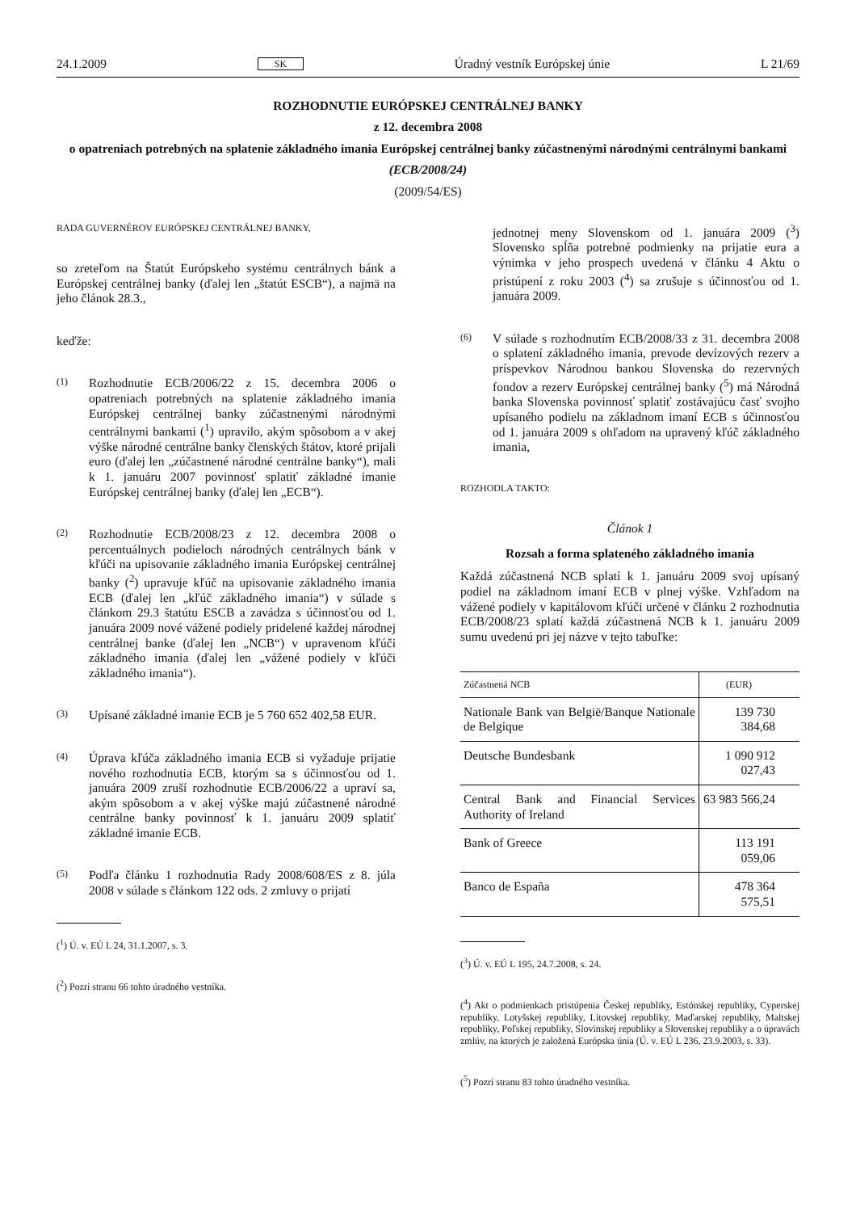24.1.2009 SK Úradný vestník Európskej únie L 21/69
ROZHODNUTIE EURÓPSKEJ CENTRÁLNEJ BANKY
z 12. decembra 2008
o opatreniach potrebných na splatenie základného imania Európskej centrálnej banky zúčastnenými národnými centrálnymi bankami
(ECB/2008/24)
(2009/54/ES)
RADA GUVERNÉROV EURÓPSKEJ CENTRÁLNEJ BANKY,
so zreteľom na Štatút Európskeho systému centrálnych bánk a Európskej centrálnej banky (ďalej len „štatút ESCB“), a najmä na jeho článok 28.3.,
keďže:
(1) Rozhodnutie ECB/2006/22 z 15. decembra 2006 o opatreniach potrebných na splatenie základného imania Európskej centrálnej banky zúčastnenými národnými centrálnymi bankami (<sup>1</sup>) upravilo, akým spôsobom a v akej výške národné centrálne banky členských štátov, ktoré prijali euro (ďalej len „zúčastnené národné centrálne banky“), mali k 1. januáru 2007 povinnosť splatiť základné imanie Európskej centrálnej banky (ďalej len „ECB“).
(2) Rozhodnutie ECB/2008/23 z 12. decembra 2008 o percentuálnych podieloch národných centrálnych bánk v kľúči na upisovanie základného imania Európskej centrálnej banky (<sup>2</sup>) upravuje kľúč na upisovanie základného imania ECB (ďalej len „kľúč základného imania“) v súlade s článkom 29.3 štatútu ESCB a zavádza s účinnosťou od 1. januára 2009 nové vážené podiely pridelené každej národnej centrálnej banke (ďalej len „NCB“) v upravenom kľúči základného imania (ďalej len „vážené podiely v kľúči základného imania“).
(3) Upísané základné imanie ECB je 5 760 652 402,58 EUR.
(4) Úprava kľúča základného imania ECB si vyžaduje prijatie nového rozhodnutia ECB, ktorým sa s účinnosťou od 1. januára 2009 zruší rozhodnutie ECB/2006/22 a upraví sa, akým spôsobom a v akej výške majú zúčastnené národné centrálne banky povinnosť k 1. januáru 2009 splatiť základné imanie ECB.
(5) Podľa článku 1 rozhodnutia Rady 2008/608/ES z 8. júla 2008 v súlade s článkom 122 ods. 2 zmluvy o prijatí
(<sup>1</sup>) Ú. v. EÚ L 24, 31.1.2007, s. 3.
(<sup>2</sup>) Pozri stranu 66 tohto úradného vestníka.
jednotnej meny Slovenskom od 1. januára 2009 (<sup>3</sup>) Slovensko spĺňa potrebné podmienky na prijatie eura a výnimka v jeho prospech uvedená v článku 4 Aktu o pristúpení z roku 2003 (<sup>4</sup>) sa zrušuje s účinnosťou od 1. januára 2009.
(6) V súlade s rozhodnutím ECB/2008/33 z 31. decembra 2008 o splatení základného imania, prevode devízových rezerv a príspevkov Národnou bankou Slovenska do rezervných fondov a rezerv Európskej centrálnej banky (<sup>5</sup>) má Národná banka Slovenska povinnosť splatiť zostávajúcu časť svojho upísaného podielu na základnom imaní ECB s účinnosťou od 1. januára 2009 s ohľadom na upravený kľúč základného imania,
ROZHODLA TAKTO:
Článok 1
Rozsah a forma splateného základného imania
Každá zúčastnená NCB splatí k 1. januáru 2009 svoj upísaný podiel na základnom imaní ECB v plnej výške. Vzhľadom na vážené podiely v kapitálovom kľúči určené v článku 2 rozhodnutia ECB/2008/23 splatí každá zúčastnená NCB k 1. januáru 2009 sumu uvedenú pri jej názve v tejto tabuľke:
| Zúčastnená NCB | (EUR) |
| --- | --- |
| Nationale Bank van België/Banque Nationale de Belgique | 139 730 384,68 |
| Deutsche Bundesbank | 1 090 912 027,43 |
| Central Bank and Financial Services Authority of Ireland | 63 983 566,24 |
| Bank of Greece | 113 191 059,06 |
| Banco de España | 478 364 575,51 |
(<sup>3</sup>) Ú. v. EÚ L 195, 24.7.2008, s. 24.
(<sup>4</sup>) Akt o podmienkach pristúpenia Českej republiky, Estónskej republiky, Cyperskej republiky, Lotyšskej republiky, Litovskej republiky, Maďarskej republiky, Maltskej republiky, Poľskej republiky, Slovinskej republiky a Slovenskej republiky a o úpravách zmlúv, na ktorých je založená Európska únia (Ú. v. EÚ L 236, 23.9.2003, s. 33).
(<sup>5</sup>) Pozri stranu 83 tohto úradného vestníka.